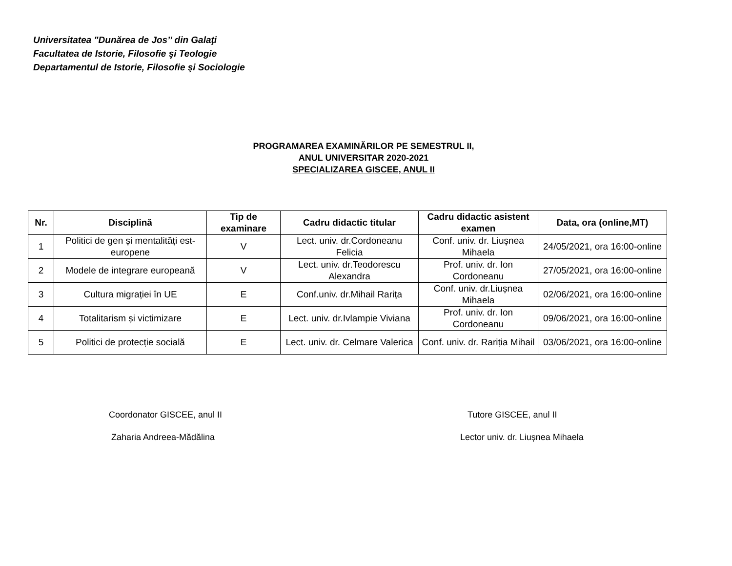Universitatea "Dunărea de Jos’’ din Galaţi
Facultatea de Istorie, Filosofie şi Teologie
Departamentul de Istorie, Filosofie şi Sociologie
PROGRAMAREA EXAMINĂRILOR PE SEMESTRUL II,
ANUL UNIVERSITAR 2020-2021
SPECIALIZAREA GISCEE, ANUL II
| Nr. | Disciplină | Tip de examinare | Cadru didactic titular | Cadru didactic asistent examen | Data, ora (online,MT) |
| --- | --- | --- | --- | --- | --- |
| 1 | Politici de gen și mentalități est-europene | V | Lect. univ. dr.Cordoneanu Felicia | Conf. univ. dr. Liușnea Mihaela | 24/05/2021, ora 16:00-online |
| 2 | Modele de integrare europeană | V | Lect. univ. dr.Teodorescu Alexandra | Prof. univ. dr. Ion Cordoneanu | 27/05/2021, ora 16:00-online |
| 3 | Cultura migrației în UE | E | Conf.univ. dr.Mihail Rarița | Conf. univ. dr.Liușnea Mihaela | 02/06/2021, ora 16:00-online |
| 4 | Totalitarism și victimizare | E | Lect. univ. dr.Ivlampie Viviana | Prof. univ. dr. Ion Cordoneanu | 09/06/2021, ora 16:00-online |
| 5 | Politici de protecție socială | E | Lect. univ. dr. Celmare Valerica | Conf. univ. dr. Rariția Mihail | 03/06/2021, ora 16:00-online |
Coordonator GISCEE, anul II
Zaharia Andreea-Mădălina
Tutore GISCEE, anul II
Lector univ. dr. Liușnea Mihaela